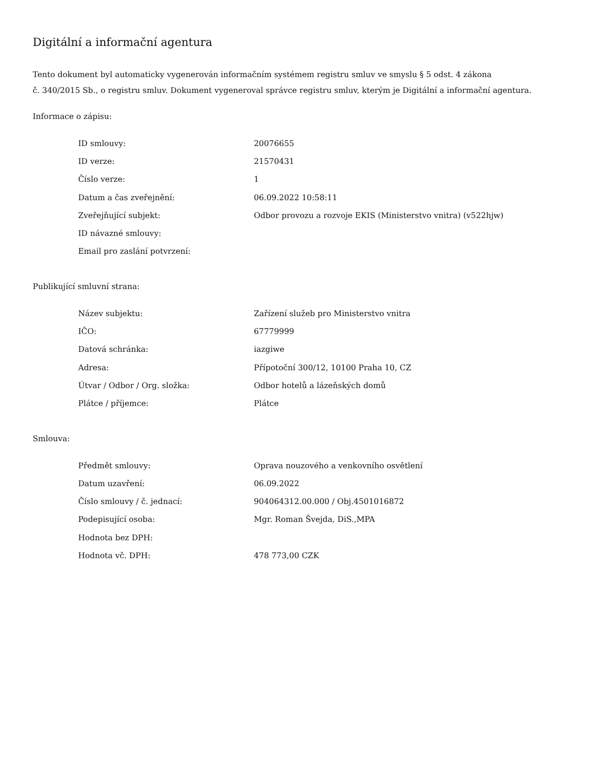Digitální a informační agentura
Tento dokument byl automaticky vygenerován informačním systémem registru smluv ve smyslu § 5 odst. 4 zákona
č. 340/2015 Sb., o registru smluv. Dokument vygeneroval správce registru smluv, kterým je Digitální a informační agentura.
Informace o zápisu:
| ID smlouvy: | 20076655 |
| ID verze: | 21570431 |
| Číslo verze: | 1 |
| Datum a čas zveřejnění: | 06.09.2022 10:58:11 |
| Zveřejňující subjekt: | Odbor provozu a rozvoje EKIS (Ministerstvo vnitra) (v522hjw) |
| ID návazné smlouvy: | |
| Email pro zaslání potvrzení: | |
Publikující smluvní strana:
| Název subjektu: | Zařízení služeb pro Ministerstvo vnitra |
| IČO: | 67779999 |
| Datová schránka: | iazgiwe |
| Adresa: | Přípotoční 300/12, 10100 Praha 10, CZ |
| Útvar / Odbor / Org. složka: | Odbor hotelů a lázeňských domů |
| Plátce / příjemce: | Plátce |
Smlouva:
| Předmět smlouvy: | Oprava nouzového a venkovního osvětlení |
| Datum uzavření: | 06.09.2022 |
| Číslo smlouvy / č. jednací: | 904064312.00.000 / Obj.4501016872 |
| Podepisující osoba: | Mgr. Roman Švejda, DiS.,MPA |
| Hodnota bez DPH: | |
| Hodnota vč. DPH: | 478 773,00 CZK |